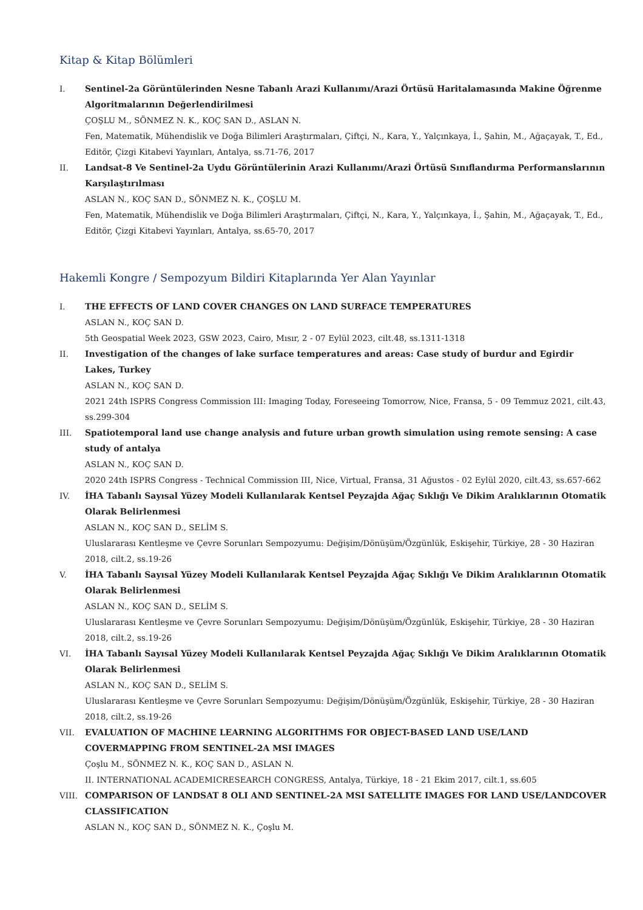Kitap & Kitap Bölümleri
I. Sentinel-2a Görüntülerinden Nesne Tabanlı Arazi Kullanımı/Arazi Örtüsü Haritalamasında Makine Öğrenme Algoritmalarının Değerlendirilmesi
ÇOŞLU M., SÖNMEZ N. K., KOÇ SAN D., ASLAN N.
Fen, Matematik, Mühendislik ve Doğa Bilimleri Araştırmaları, Çiftçi, N., Kara, Y., Yalçınkaya, İ., Şahin, M., Ağaçayak, T., Ed., Editör, Çizgi Kitabevi Yayınları, Antalya, ss.71-76, 2017
II. Landsat-8 Ve Sentinel-2a Uydu Görüntülerinin Arazi Kullanımı/Arazi Örtüsü Sınıflandırma Performanslarının Karşılaştırılması
ASLAN N., KOÇ SAN D., SÖNMEZ N. K., ÇOŞLU M.
Fen, Matematik, Mühendislik ve Doğa Bilimleri Araştırmaları, Çiftçi, N., Kara, Y., Yalçınkaya, İ., Şahin, M., Ağaçayak, T., Ed., Editör, Çizgi Kitabevi Yayınları, Antalya, ss.65-70, 2017
Hakemli Kongre / Sempozyum Bildiri Kitaplarında Yer Alan Yayınlar
I. THE EFFECTS OF LAND COVER CHANGES ON LAND SURFACE TEMPERATURES
ASLAN N., KOÇ SAN D.
5th Geospatial Week 2023, GSW 2023, Cairo, Mısır, 2 - 07 Eylül 2023, cilt.48, ss.1311-1318
II. Investigation of the changes of lake surface temperatures and areas: Case study of burdur and Egirdir Lakes, Turkey
ASLAN N., KOÇ SAN D.
2021 24th ISPRS Congress Commission III: Imaging Today, Foreseeing Tomorrow, Nice, Fransa, 5 - 09 Temmuz 2021, cilt.43, ss.299-304
III. Spatiotemporal land use change analysis and future urban growth simulation using remote sensing: A case study of antalya
ASLAN N., KOÇ SAN D.
2020 24th ISPRS Congress - Technical Commission III, Nice, Virtual, Fransa, 31 Ağustos - 02 Eylül 2020, cilt.43, ss.657-662
IV. İHA Tabanlı Sayısal Yüzey Modeli Kullanılarak Kentsel Peyzajda Ağaç Sıklığı Ve Dikim Aralıklarının Otomatik Olarak Belirlenmesi
ASLAN N., KOÇ SAN D., SELİM S.
Uluslararası Kentleşme ve Çevre Sorunları Sempozyumu: Değişim/Dönüşüm/Özgünlük, Eskişehir, Türkiye, 28 - 30 Haziran 2018, cilt.2, ss.19-26
V. İHA Tabanlı Sayısal Yüzey Modeli Kullanılarak Kentsel Peyzajda Ağaç Sıklığı Ve Dikim Aralıklarının Otomatik Olarak Belirlenmesi
ASLAN N., KOÇ SAN D., SELİM S.
Uluslararası Kentleşme ve Çevre Sorunları Sempozyumu: Değişim/Dönüşüm/Özgünlük, Eskişehir, Türkiye, 28 - 30 Haziran 2018, cilt.2, ss.19-26
VI. İHA Tabanlı Sayısal Yüzey Modeli Kullanılarak Kentsel Peyzajda Ağaç Sıklığı Ve Dikim Aralıklarının Otomatik Olarak Belirlenmesi
ASLAN N., KOÇ SAN D., SELİM S.
Uluslararası Kentleşme ve Çevre Sorunları Sempozyumu: Değişim/Dönüşüm/Özgünlük, Eskişehir, Türkiye, 28 - 30 Haziran 2018, cilt.2, ss.19-26
VII. EVALUATION OF MACHINE LEARNING ALGORITHMS FOR OBJECT-BASED LAND USE/LAND COVERMAPPING FROM SENTINEL-2A MSI IMAGES
Çoşlu M., SÖNMEZ N. K., KOÇ SAN D., ASLAN N.
II. INTERNATIONAL ACADEMICRESEARCH CONGRESS, Antalya, Türkiye, 18 - 21 Ekim 2017, cilt.1, ss.605
VIII. COMPARISON OF LANDSAT 8 OLI AND SENTINEL-2A MSI SATELLITE IMAGES FOR LAND USE/LANDCOVER CLASSIFICATION
ASLAN N., KOÇ SAN D., SÖNMEZ N. K., Çoşlu M.